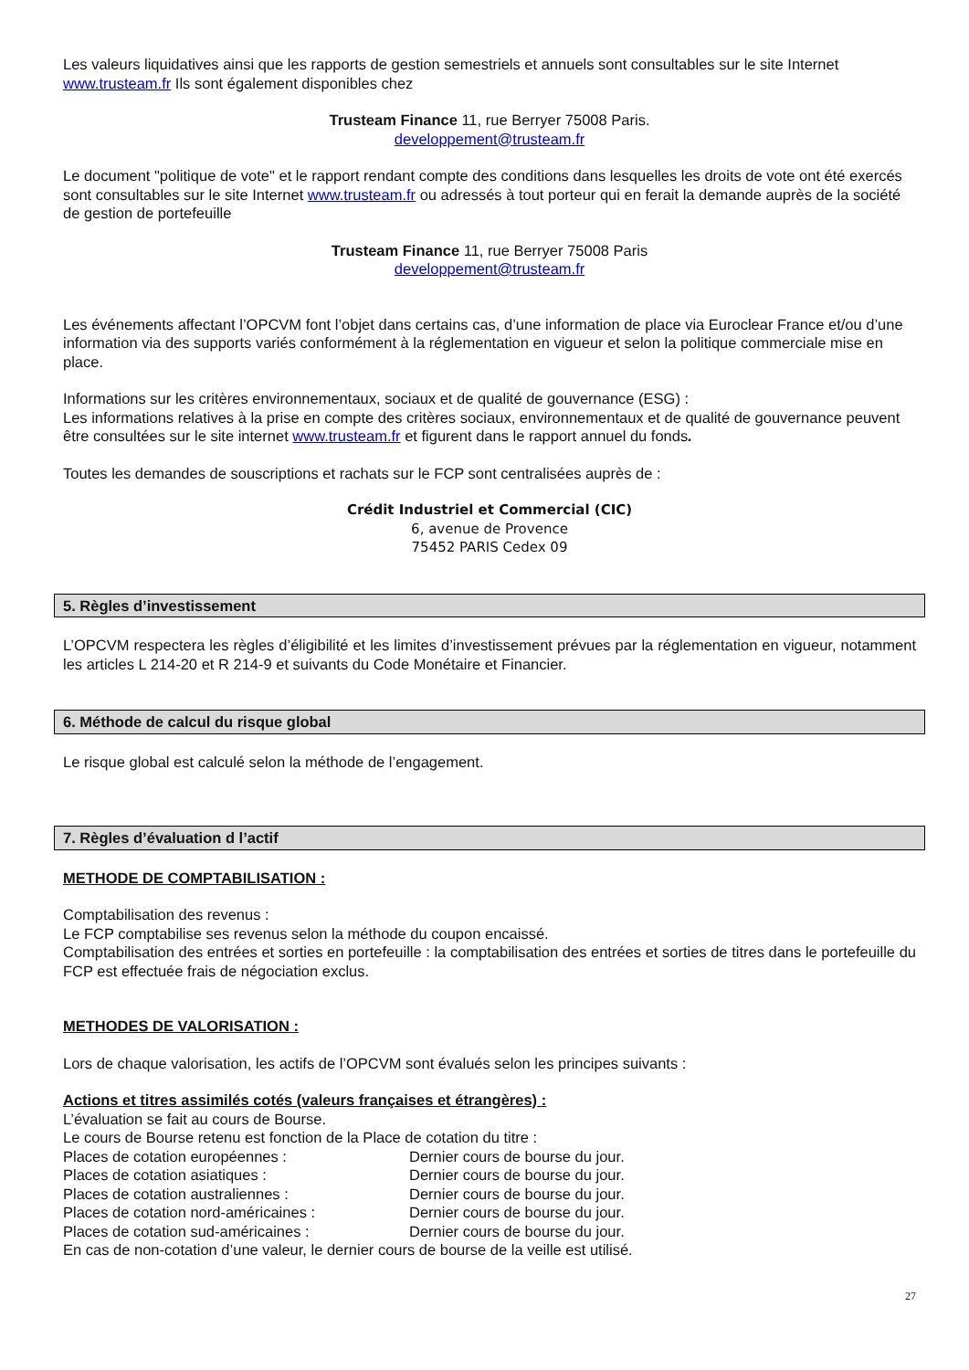Les valeurs liquidatives ainsi que les rapports de gestion semestriels et annuels sont consultables sur le site Internet www.trusteam.fr Ils sont également disponibles chez
Trusteam Finance 11, rue Berryer 75008 Paris.
developpement@trusteam.fr
Le document "politique de vote" et le rapport rendant compte des conditions dans lesquelles les droits de vote ont été exercés sont consultables sur le site Internet www.trusteam.fr ou adressés à tout porteur qui en ferait la demande auprès de la société de gestion de portefeuille
Trusteam Finance 11, rue Berryer 75008 Paris
developpement@trusteam.fr
Les événements affectant l’OPCVM font l’objet dans certains cas, d’une information de place via Euroclear France et/ou d’une information via des supports variés conformément à la réglementation en vigueur et selon la politique commerciale mise en place.
Informations sur les critères environnementaux, sociaux et de qualité de gouvernance (ESG) :
Les informations relatives à la prise en compte des critères sociaux, environnementaux et de qualité de gouvernance peuvent être consultées sur le site internet www.trusteam.fr et figurent dans le rapport annuel du fonds.
Toutes les demandes de souscriptions et rachats sur le FCP sont centralisées auprès de :
Crédit Industriel et Commercial (CIC)
6, avenue de Provence
75452 PARIS Cedex 09
5. Règles d’investissement
L’OPCVM respectera les règles d’éligibilité et les limites d’investissement prévues par la réglementation en vigueur, notamment les articles L 214-20 et R 214-9 et suivants du Code Monétaire et Financier.
6. Méthode de calcul du risque global
Le risque global est calculé selon la méthode de l’engagement.
7. Règles d’évaluation d l’actif
METHODE DE COMPTABILISATION :
Comptabilisation des revenus :
Le FCP comptabilise ses revenus selon la méthode du coupon encaissé.
Comptabilisation des entrées et sorties en portefeuille : la comptabilisation des entrées et sorties de titres dans le portefeuille du FCP est effectuée frais de négociation exclus.
METHODES DE VALORISATION :
Lors de chaque valorisation, les actifs de l’OPCVM sont évalués selon les principes suivants :
Actions et titres assimilés cotés (valeurs françaises et étrangères) :
L’évaluation se fait au cours de Bourse.
Le cours de Bourse retenu est fonction de la Place de cotation du titre :
Places de cotation européennes : Dernier cours de bourse du jour.
Places de cotation asiatiques : Dernier cours de bourse du jour.
Places de cotation australiennes : Dernier cours de bourse du jour.
Places de cotation nord-américaines : Dernier cours de bourse du jour.
Places de cotation sud-américaines : Dernier cours de bourse du jour.
En cas de non-cotation d’une valeur, le dernier cours de bourse de la veille est utilisé.
27